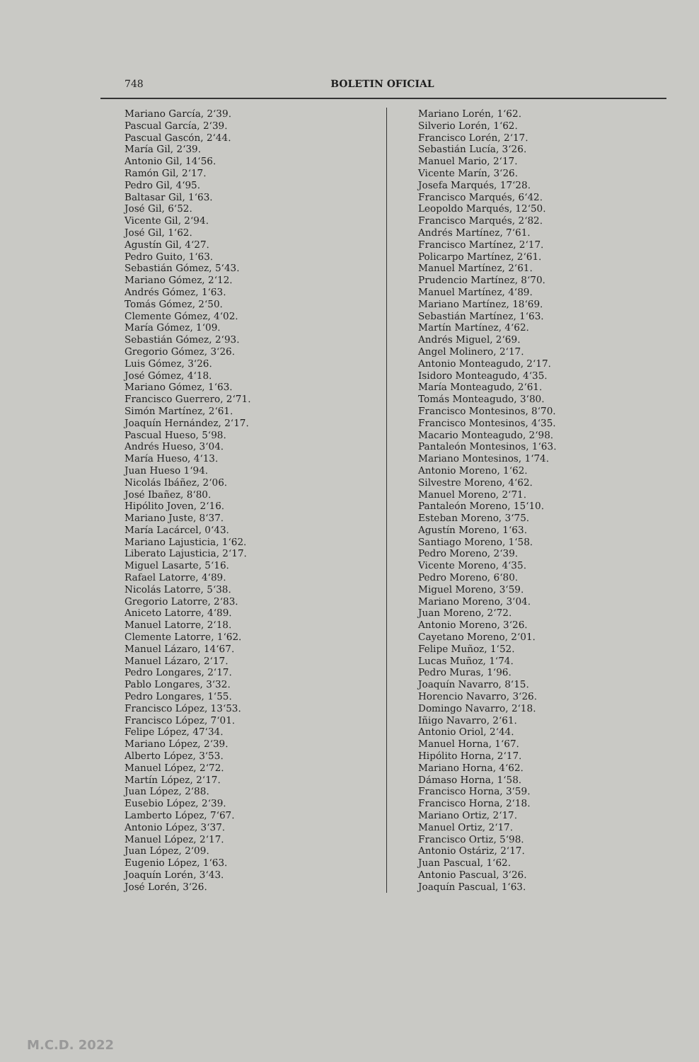748 BOLETIN OFICIAL
Mariano García, 2‘39.
Pascual García, 2‘39.
Pascual Gascón, 2‘44.
María Gil, 2‘39.
Antonio Gil, 14‘56.
Ramón Gil, 2‘17.
Pedro Gil, 4‘95.
Baltasar Gil, 1‘63.
José Gil, 6‘52.
Vicente Gil, 2‘94.
José Gil, 1‘62.
Agustín Gil, 4‘27.
Pedro Guito, 1‘63.
Sebastián Gómez, 5‘43.
Mariano Gómez, 2‘12.
Andrés Gómez, 1‘63.
Tomás Gómez, 2‘50.
Clemente Gómez, 4‘02.
María Gómez, 1‘09.
Sebastián Gómez, 2‘93.
Gregorio Gómez, 3‘26.
Luis Gómez, 3‘26.
José Gómez, 4‘18.
Mariano Gómez, 1‘63.
Francisco Guerrero, 2‘71.
Simón Martínez, 2‘61.
Joaquín Hernández, 2‘17.
Pascual Hueso, 5‘98.
Andrés Hueso, 3‘04.
María Hueso, 4‘13.
Juan Hueso 1‘94.
Nicolás Ibáñez, 2‘06.
José Ibañez, 8‘80.
Hipólito Joven, 2‘16.
Mariano Juste, 8‘37.
María Lacárcel, 0‘43.
Mariano Lajusticia, 1‘62.
Liberato Lajusticia, 2‘17.
Miguel Lasarte, 5‘16.
Rafael Latorre, 4‘89.
Nicolás Latorre, 5‘38.
Gregorio Latorre, 2‘83.
Aniceto Latorre, 4‘89.
Manuel Latorre, 2‘18.
Clemente Latorre, 1‘62.
Manuel Lázaro, 14‘67.
Manuel Lázaro, 2‘17.
Pedro Longares, 2‘17.
Pablo Longares, 3‘32.
Pedro Longares, 1‘55.
Francisco López, 13‘53.
Francisco López, 7‘01.
Felipe López, 47‘34.
Mariano López, 2‘39.
Alberto López, 3‘53.
Manuel López, 2‘72.
Martín López, 2‘17.
Juan López, 2‘88.
Eusebio López, 2‘39.
Lamberto López, 7‘67.
Antonio López, 3‘37.
Manuel López, 2‘17.
Juan López, 2‘09.
Eugenio López, 1‘63.
Joaquín Lorén, 3‘43.
José Lorén, 3‘26.
Mariano Lorén, 1‘62.
Silverio Lorén, 1‘62.
Francisco Lorén, 2‘17.
Sebastián Lucía, 3‘26.
Manuel Mario, 2‘17.
Vicente Marín, 3‘26.
Josefa Marqués, 17‘28.
Francisco Marqués, 6‘42.
Leopoldo Marqués, 12‘50.
Francisco Marqués, 2‘82.
Andrés Martínez, 7‘61.
Francisco Martínez, 2‘17.
Policarpo Martínez, 2‘61.
Manuel Martínez, 2‘61.
Prudencio Martínez, 8‘70.
Manuel Martínez, 4‘89.
Mariano Martínez, 18‘69.
Sebastián Martínez, 1‘63.
Martín Martínez, 4‘62.
Andrés Miguel, 2‘69.
Angel Molinero, 2‘17.
Antonio Monteagudo, 2‘17.
Isidoro Monteagudo, 4‘35.
María Monteagudo, 2‘61.
Tomás Monteagudo, 3‘80.
Francisco Montesinos, 8‘70.
Francisco Montesinos, 4‘35.
Macario Monteagudo, 2‘98.
Pantaleón Montesinos, 1‘63.
Mariano Montesinos, 1‘74.
Antonio Moreno, 1‘62.
Silvestre Moreno, 4‘62.
Manuel Moreno, 2‘71.
Pantaleón Moreno, 15‘10.
Esteban Moreno, 3‘75.
Agustín Moreno, 1‘63.
Santiago Moreno, 1‘58.
Pedro Moreno, 2‘39.
Vicente Moreno, 4‘35.
Pedro Moreno, 6‘80.
Miguel Moreno, 3‘59.
Mariano Moreno, 3‘04.
Juan Moreno, 2‘72.
Antonio Moreno, 3‘26.
Cayetano Moreno, 2‘01.
Felipe Muñoz, 1‘52.
Lucas Muñoz, 1‘74.
Pedro Muras, 1‘96.
Joaquín Navarro, 8‘15.
Horencio Navarro, 3‘26.
Domingo Navarro, 2‘18.
Iñigo Navarro, 2‘61.
Antonio Oriol, 2‘44.
Manuel Horna, 1‘67.
Hipólito Horna, 2‘17.
Mariano Horna, 4‘62.
Dámaso Horna, 1‘58.
Francisco Horna, 3‘59.
Francisco Horna, 2‘18.
Mariano Ortiz, 2‘17.
Manuel Ortiz, 2‘17.
Francisco Ortiz, 5‘98.
Antonio Ostáriz, 2‘17.
Juan Pascual, 1‘62.
Antonio Pascual, 3‘26.
Joaquín Pascual, 1‘63.
M.C.D. 2022